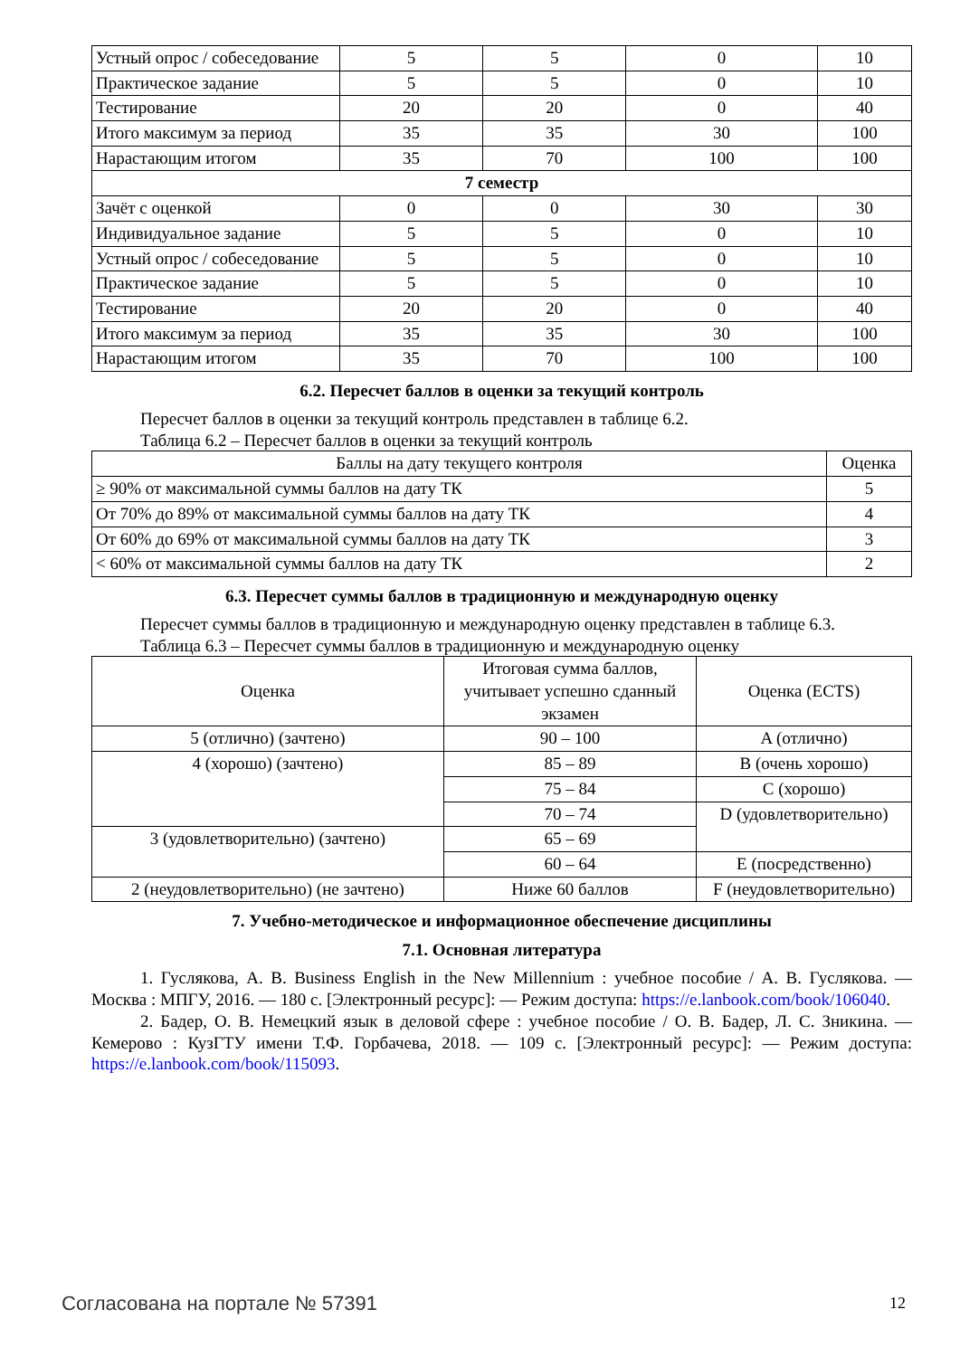| Устный опрос / собеседование | 5 | 5 | 0 | 10 |
| Практическое задание | 5 | 5 | 0 | 10 |
| Тестирование | 20 | 20 | 0 | 40 |
| Итого максимум за период | 35 | 35 | 30 | 100 |
| Нарастающим итогом | 35 | 70 | 100 | 100 |
| 7 семестр | | | | |
| Зачёт с оценкой | 0 | 0 | 30 | 30 |
| Индивидуальное задание | 5 | 5 | 0 | 10 |
| Устный опрос / собеседование | 5 | 5 | 0 | 10 |
| Практическое задание | 5 | 5 | 0 | 10 |
| Тестирование | 20 | 20 | 0 | 40 |
| Итого максимум за период | 35 | 35 | 30 | 100 |
| Нарастающим итогом | 35 | 70 | 100 | 100 |
6.2. Пересчет баллов в оценки за текущий контроль
Пересчет баллов в оценки за текущий контроль представлен в таблице 6.2.
Таблица 6.2 – Пересчет баллов в оценки за текущий контроль
| Баллы на дату текущего контроля | Оценка |
| --- | --- |
| ≥ 90% от максимальной суммы баллов на дату ТК | 5 |
| От 70% до 89% от максимальной суммы баллов на дату ТК | 4 |
| От 60% до 69% от максимальной суммы баллов на дату ТК | 3 |
| < 60% от максимальной суммы баллов на дату ТК | 2 |
6.3. Пересчет суммы баллов в традиционную и международную оценку
Пересчет суммы баллов в традиционную и международную оценку представлен в таблице 6.3.
Таблица 6.3 – Пересчет суммы баллов в традиционную и международную оценку
| Оценка | Итоговая сумма баллов, учитывает успешно сданный экзамен | Оценка (ECTS) |
| --- | --- | --- |
| 5 (отлично) (зачтено) | 90 – 100 | A (отлично) |
| 4 (хорошо) (зачтено) | 85 – 89 | B (очень хорошо) |
| | 75 – 84 | C (хорошо) |
| | 70 – 74 | D (удовлетворительно) |
| 3 (удовлетворительно) (зачтено) | 65 – 69 | |
| | 60 – 64 | E (посредственно) |
| 2 (неудовлетворительно) (не зачтено) | Ниже 60 баллов | F (неудовлетворительно) |
7. Учебно-методическое и информационное обеспечение дисциплины
7.1. Основная литература
1. Гуслякова, А. В. Business English in the New Millennium : учебное пособие / А. В. Гуслякова. — Москва : МПГУ, 2016. — 180 с. [Электронный ресурс]: — Режим доступа: https://e.lanbook.com/book/106040.
2. Бадер, О. В. Немецкий язык в деловой сфере : учебное пособие / О. В. Бадер, Л. С. Зникина. — Кемерово : КузГТУ имени Т.Ф. Горбачева, 2018. — 109 с. [Электронный ресурс]: — Режим доступа: https://e.lanbook.com/book/115093.
Согласована на портале № 57391 12